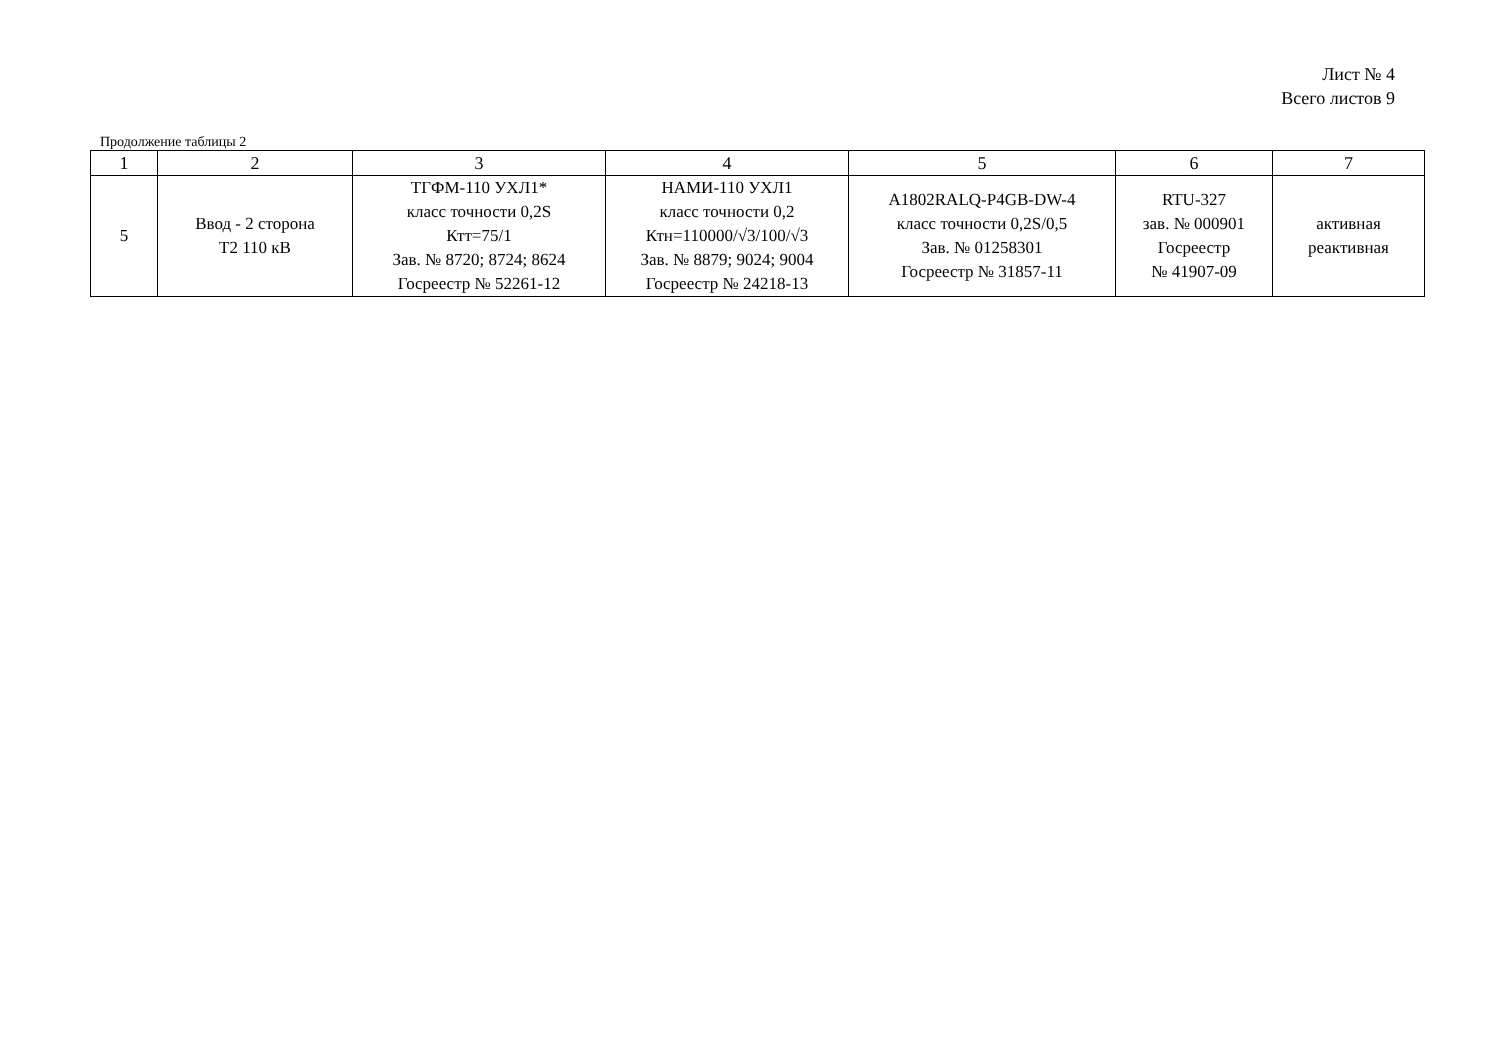Лист № 4
Всего листов 9
Продолжение таблицы 2
| 1 | 2 | 3 | 4 | 5 | 6 | 7 |
| --- | --- | --- | --- | --- | --- | --- |
| 5 | Ввод - 2 сторона Т2 110 кВ | ТГФМ-110 УХЛ1* класс точности 0,2S Ктт=75/1 Зав. № 8720; 8724; 8624 Госреестр № 52261-12 | НАМИ-110 УХЛ1 класс точности 0,2 Ктн=110000/√3/100/√3 Зав. № 8879; 9024; 9004 Госреестр № 24218-13 | A1802RALQ-P4GB-DW-4 класс точности 0,2S/0,5 Зав. № 01258301 Госреестр № 31857-11 | RTU-327 зав. № 000901 Госреестр № 41907-09 | активная реактивная |